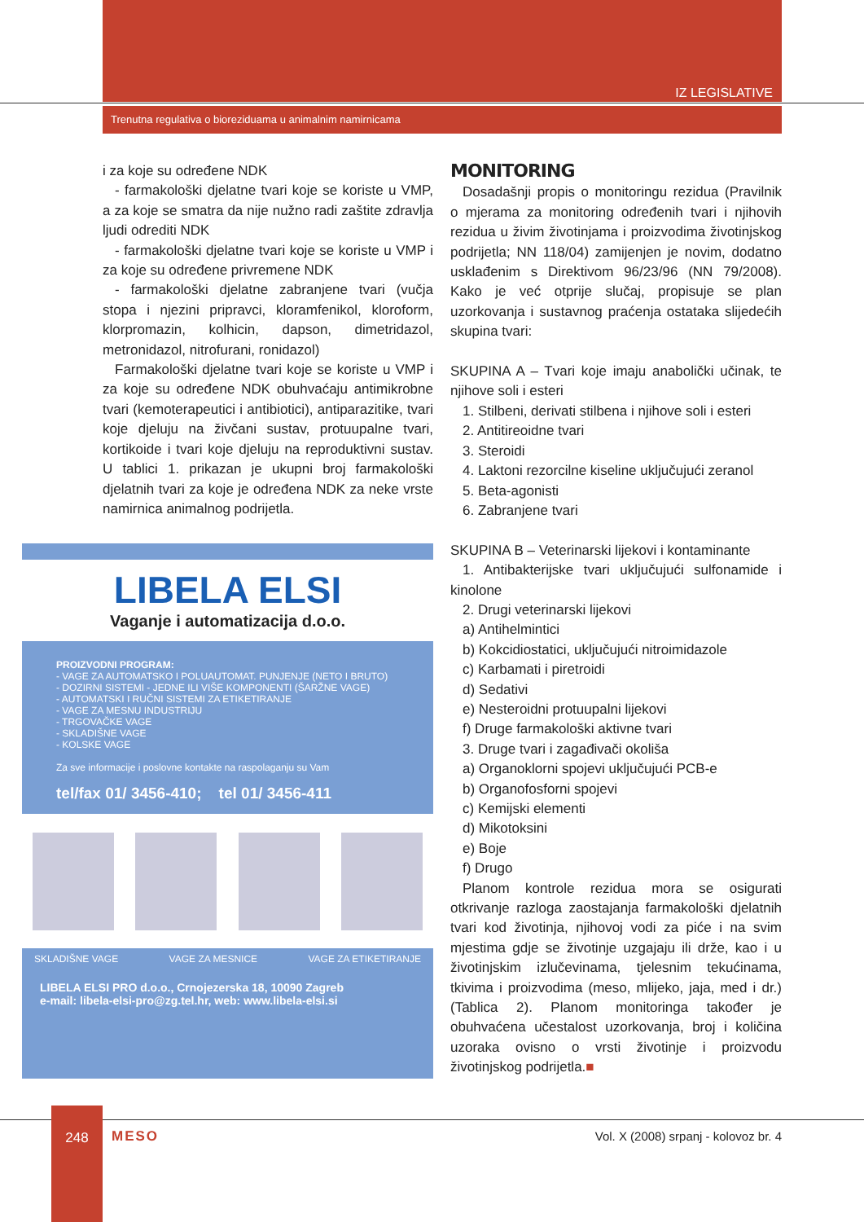IZ LEGISLATIVE
Trenutna regulativa o biorezidu­ama u animalnim namirnicama
i za koje su određene NDK
- farmakološki djelatne tvari koje se koriste u VMP, a za koje se smatra da nije nužno radi zaštite zdravlja ljudi odrediti NDK
- farmakološki djelatne tvari koje se koriste u VMP i za koje su određene privremene NDK
- farmakološki djelatne zabranjene tvari (vučja stopa i njezini pripravci, kloramfenikol, kloroform, klorpromazin, kolhicin, dapson, dimetridazol, metronidazol, nitrofurani, ronidazol)
Farmakološki djelatne tvari koje se koriste u VMP i za koje su određene NDK obuhvaćaju antimikrobne tvari (kemoterapeutici i antibiotici), antiparazitike, tvari koje djeluju na živčani sustav, protuupalne tvari, kortikoide i tvari koje djeluju na reproduktivni sustav. U tablici 1. prikazan je ukupni broj farmakološki djelatnih tvari za koje je određena NDK za neke vrste namirnica animalnog podrijetla.
LIBELA ELSI
Vaganje i automatizacija d.o.o.
PROIZVODNI PROGRAM:
- VAGE ZA AUTOMATSKO I POLUAUTOMAT. PUNJENJE (NETO I BRUTO)
- DOZIRNI SISTEMI - JEDNE ILI VIŠE KOMPONENTI (ŠARŽNE VAGE)
- AUTOMATSKI I RUČNI SISTEMI ZA ETIKETIRANJE
- VAGE ZA MESNU INDUSTRIJU
- TRGOVAČKE VAGE
- SKLADIŠNE VAGE
- KOLSKE VAGE
Za sve informacije i poslovne kontakte na raspolaganju su Vam
tel/fax 01/ 3456-410; tel 01/ 3456-411
SKLADIŠNE VAGE VAGE ZA MESNICE VAGE ZA ETIKETIRANJE
LIBELA ELSI PRO d.o.o., Crnojezerska 18, 10090 Zagreb
e-mail: libela-elsi-pro@zg.tel.hr, web: www.libela-elsi.si
MONITORING
Dosadašnji propis o monitoringu rezidua (Pravilnik o mjerama za monitoring određenih tvari i njihovih rezidua u živim životinjama i proizvodima životinjskog podrijetla; NN 118/04) zamijenjen je novim, dodatno usklađenim s Direktivom 96/23/96 (NN 79/2008). Kako je već otprije slučaj, propisuje se plan uzorkovanja i sustavnog praćenja ostataka slijedećih skupina tvari:
SKUPINA A – Tvari koje imaju anabolički učinak, te njihove soli i esteri
1. Stilbeni, derivati stilbena i njihove soli i esteri
2. Antitireoidne tvari
3. Steroidi
4. Laktoni rezorcilne kiseline uključujući zeranol
5. Beta-agonisti
6. Zabranjene tvari
SKUPINA B – Veterinarski lijekovi i kontaminante
1. Antibakterijske tvari uključujući sulfonamide i kinolone
2. Drugi veterinarski lijekovi
a) Antihelmintici
b) Kokcidiostatici, uključujući nitroimidazole
c) Karbamati i piretroidi
d) Sedativi
e) Nesteroidni protuupalni lijekovi
f) Druge farmakološki aktivne tvari
3. Druge tvari i zagađivači okoliša
a) Organoklorni spojevi uključujući PCB-e
b) Organofosforni spojevi
c) Kemijski elementi
d) Mikotoksini
e) Boje
f) Drugo
Planom kontrole rezidua mora se osigurati otkrivanje razloga zaostajanja farmakološki djelatnih tvari kod životinja, njihovoj vodi za piće i na svim mjestima gdje se životinje uzgajaju ili drže, kao i u životinjskim izlučevinama, tjelesnim tekućinama, tkivima i proizvodima (meso, mlijeko, jaja, med i dr.) (Tablica 2). Planom monitoringa također je obuhvaćena učestalost uzorkovanja, broj i količina uzoraka ovisno o vrsti životinje i proizvodu životinjskog podrijetla.■
248
MESO
Vol. X (2008) srpanj - kolovoz br. 4